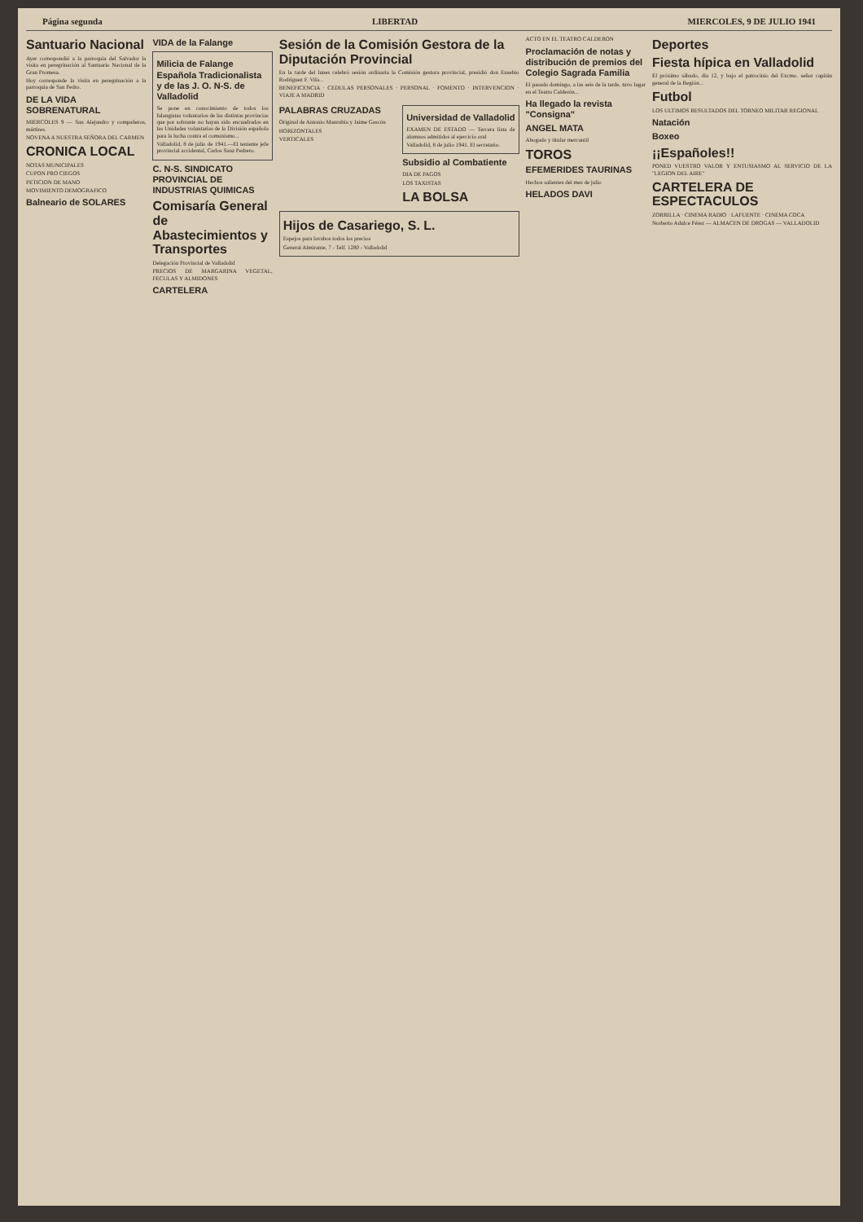Página segunda LIBERTAD MIERCOLES, 9 DE JULIO 1941
Santuario Nacional
Ayer correspondió a la parroquia del Salvador la visita en peregrinación al Santuario Nacional de la Gran Promesa.
Hoy corresponde la visita en peregrinación a la parroquia de San Pedro.
DE LA VIDA SOBRENATURAL
MIERCOLES 9 — San Alejandro y compañeros, mártires.
NOVENA A NUESTRA SEÑORA DEL CARMEN
CRONICA LOCAL
NOTAS MUNICIPALES
CUPON PRO CIEGOS
PETICION DE MANO
MOVIMIENTO DEMOGRAFICO
Balneario de SOLARES
VIDA de la Falange
Milicia de Falange Española Tradicionalista y de las J. O. N-S. de Valladolid
Se pone en conocimiento de todos los falangistas voluntarios de las distintas provincias que por sobrante no hayan sido encuadrados en las Unidades voluntarias de la División española para la lucha contra el comunismo...
Valladolid, 8 de julio de 1941.—El teniente jefe provincial accidental, Carlos Sanz Pedrero.
C. N-S. SINDICATO PROVINCIAL DE INDUSTRIAS QUIMICAS
Comisaría General de Abastecimientos y Transportes
Delegación Provincial de Valladolid
PRECIOS DE MARGARINA VEGETAL, FECULAS Y ALMIDONES
CARTELERA
Sesión de la Comisión Gestora de la Diputación Provincial
En la tarde del lunes celebró sesión ordinaria la Comisión gestora provincial, presidió don Eusebio Rodríguez F. Vila...
BENEFICENCIA · CEDULAS PERSONALES · PERSONAL · FOMENTO · INTERVENCION · VIAJE A MADRID
PALABRAS CRUZADAS
Original de Antonio Manrubia y Jaime Gascón
HORIZONTALES
VERTICALES
Universidad de Valladolid
EXAMEN DE ESTADO — Tercera lista de alumnos admitidos al ejercicio oral
Valladolid, 8 de julio 1941. El secretario.
Subsidio al Combatiente
DIA DE PAGOS
LOS TAXISTAS
LA BOLSA
Hijos de Casariego, S. L.
Espejos para lavabos todos los precios
General Almirante, 7 - Telf. 1280 - Valladolid
ACTO EN EL TEATRO CALDERON
Proclamación de notas y distribución de premios del Colegio Sagrada Familia
El pasado domingo, a las seis de la tarde, tuvo lugar en el Teatro Calderón...
Ha llegado la revista "Consigna"
ANGEL MATA
Abogado y titular mercantil
TOROS
EFEMERIDES TAURINAS
Hechos salientes del mes de julio
HELADOS DAVI
Deportes
Fiesta hípica en Valladolid
El próximo sábado, día 12, y bajo el patrocinio del Excmo. señor capitán general de la Región...
Futbol
LOS ULTIMOS RESULTADOS DEL TORNEO MILITAR REGIONAL
Natación
Boxeo
¡¡Españoles!!
PONED VUESTRO VALOR Y ENTUSIASMO AL SERVICIO DE LA "LEGION DEL AIRE"
CARTELERA DE ESPECTACULOS
ZORRILLA · CINEMA RADIO · LAFUENTE · CINEMA COCA
Norberto Adulce Pérez — ALMACEN DE DROGAS — VALLADOLID